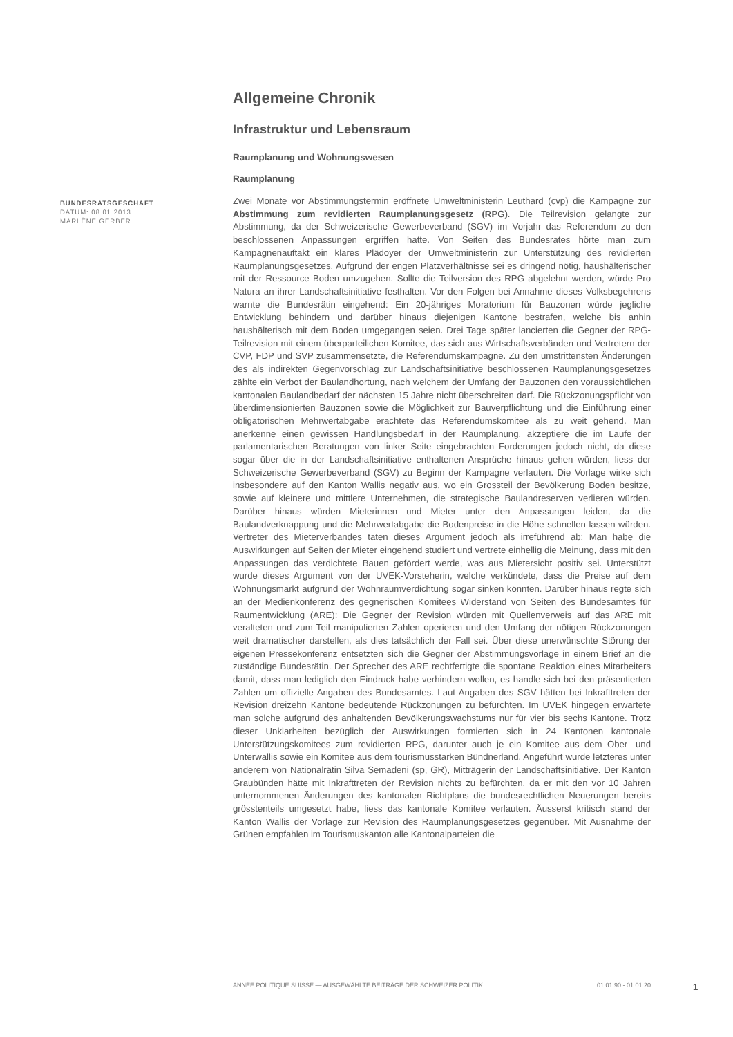Allgemeine Chronik
Infrastruktur und Lebensraum
Raumplanung und Wohnungswesen
Raumplanung
Zwei Monate vor Abstimmungstermin eröffnete Umweltministerin Leuthard (cvp) die Kampagne zur Abstimmung zum revidierten Raumplanungsgesetz (RPG). Die Teilrevision gelangte zur Abstimmung, da der Schweizerische Gewerbeverband (SGV) im Vorjahr das Referendum zu den beschlossenen Anpassungen ergriffen hatte. Von Seiten des Bundesrates hörte man zum Kampagnenauftakt ein klares Plädoyer der Umweltministerin zur Unterstützung des revidierten Raumplanungsgesetzes. Aufgrund der engen Platzverhältnisse sei es dringend nötig, haushälterischer mit der Ressource Boden umzugehen. Sollte die Teilversion des RPG abgelehnt werden, würde Pro Natura an ihrer Landschaftsinitiative festhalten. Vor den Folgen bei Annahme dieses Volksbegehrens warnte die Bundesrätin eingehend: Ein 20-jähriges Moratorium für Bauzonen würde jegliche Entwicklung behindern und darüber hinaus diejenigen Kantone bestrafen, welche bis anhin haushälterisch mit dem Boden umgegangen seien. Drei Tage später lancierten die Gegner der RPG-Teilrevision mit einem überparteilichen Komitee, das sich aus Wirtschaftsverbänden und Vertretern der CVP, FDP und SVP zusammensetzte, die Referendumskampagne. Zu den umstrittensten Änderungen des als indirekten Gegenvorschlag zur Landschaftsinitiative beschlossenen Raumplanungsgesetzes zählte ein Verbot der Baulandhortung, nach welchem der Umfang der Bauzonen den voraussichtlichen kantonalen Baulandbedarf der nächsten 15 Jahre nicht überschreiten darf. Die Rückzonungspflicht von überdimensionierten Bauzonen sowie die Möglichkeit zur Bauverpflichtung und die Einführung einer obligatorischen Mehrwertabgabe erachtete das Referendumskomitee als zu weit gehend. Man anerkenne einen gewissen Handlungsbedarf in der Raumplanung, akzeptiere die im Laufe der parlamentarischen Beratungen von linker Seite eingebrachten Forderungen jedoch nicht, da diese sogar über die in der Landschaftsinitiative enthaltenen Ansprüche hinaus gehen würden, liess der Schweizerische Gewerbeverband (SGV) zu Beginn der Kampagne verlauten. Die Vorlage wirke sich insbesondere auf den Kanton Wallis negativ aus, wo ein Grossteil der Bevölkerung Boden besitze, sowie auf kleinere und mittlere Unternehmen, die strategische Baulandreserven verlieren würden. Darüber hinaus würden Mieterinnen und Mieter unter den Anpassungen leiden, da die Baulandverknappung und die Mehrwertabgabe die Bodenpreise in die Höhe schnellen lassen würden. Vertreter des Mieterverbandes taten dieses Argument jedoch als irreführend ab: Man habe die Auswirkungen auf Seiten der Mieter eingehend studiert und vertrete einhellig die Meinung, dass mit den Anpassungen das verdichtete Bauen gefördert werde, was aus Mietersicht positiv sei. Unterstützt wurde dieses Argument von der UVEK-Vorsteherin, welche verkündete, dass die Preise auf dem Wohnungsmarkt aufgrund der Wohnraumverdichtung sogar sinken könnten. Darüber hinaus regte sich an der Medienkonferenz des gegnerischen Komitees Widerstand von Seiten des Bundesamtes für Raumentwicklung (ARE): Die Gegner der Revision würden mit Quellenverweis auf das ARE mit veralteten und zum Teil manipulierten Zahlen operieren und den Umfang der nötigen Rückzonungen weit dramatischer darstellen, als dies tatsächlich der Fall sei. Über diese unerwünschte Störung der eigenen Pressekonferenz entsetzten sich die Gegner der Abstimmungsvorlage in einem Brief an die zuständige Bundesrätin. Der Sprecher des ARE rechtfertigte die spontane Reaktion eines Mitarbeiters damit, dass man lediglich den Eindruck habe verhindern wollen, es handle sich bei den präsentierten Zahlen um offizielle Angaben des Bundesamtes. Laut Angaben des SGV hätten bei Inkrafttreten der Revision dreizehn Kantone bedeutende Rückzonungen zu befürchten. Im UVEK hingegen erwartete man solche aufgrund des anhaltenden Bevölkerungswachstums nur für vier bis sechs Kantone. Trotz dieser Unklarheiten bezüglich der Auswirkungen formierten sich in 24 Kantonen kantonale Unterstützungskomitees zum revidierten RPG, darunter auch je ein Komitee aus dem Ober- und Unterwallis sowie ein Komitee aus dem tourismusstarken Bündnerland. Angeführt wurde letzteres unter anderem von Nationalrätin Silva Semadeni (sp, GR), Mitträgerin der Landschaftsinitiative. Der Kanton Graubünden hätte mit Inkrafttreten der Revision nichts zu befürchten, da er mit den vor 10 Jahren unternommenen Änderungen des kantonalen Richtplans die bundesrechtlichen Neuerungen bereits grösstenteils umgesetzt habe, liess das kantonale Komitee verlauten. Äusserst kritisch stand der Kanton Wallis der Vorlage zur Revision des Raumplanungsgesetzes gegenüber. Mit Ausnahme der Grünen empfahlen im Tourismuskanton alle Kantonalparteien die
BUNDESRATSGESCHÄFT
DATUM: 08.01.2013
MARLÈNE GERBER
ANNÉE POLITIQUE SUISSE — AUSGEWÄHLTE BEITRÄGE DER SCHWEIZER POLITIK 01.01.90 - 01.01.20
1